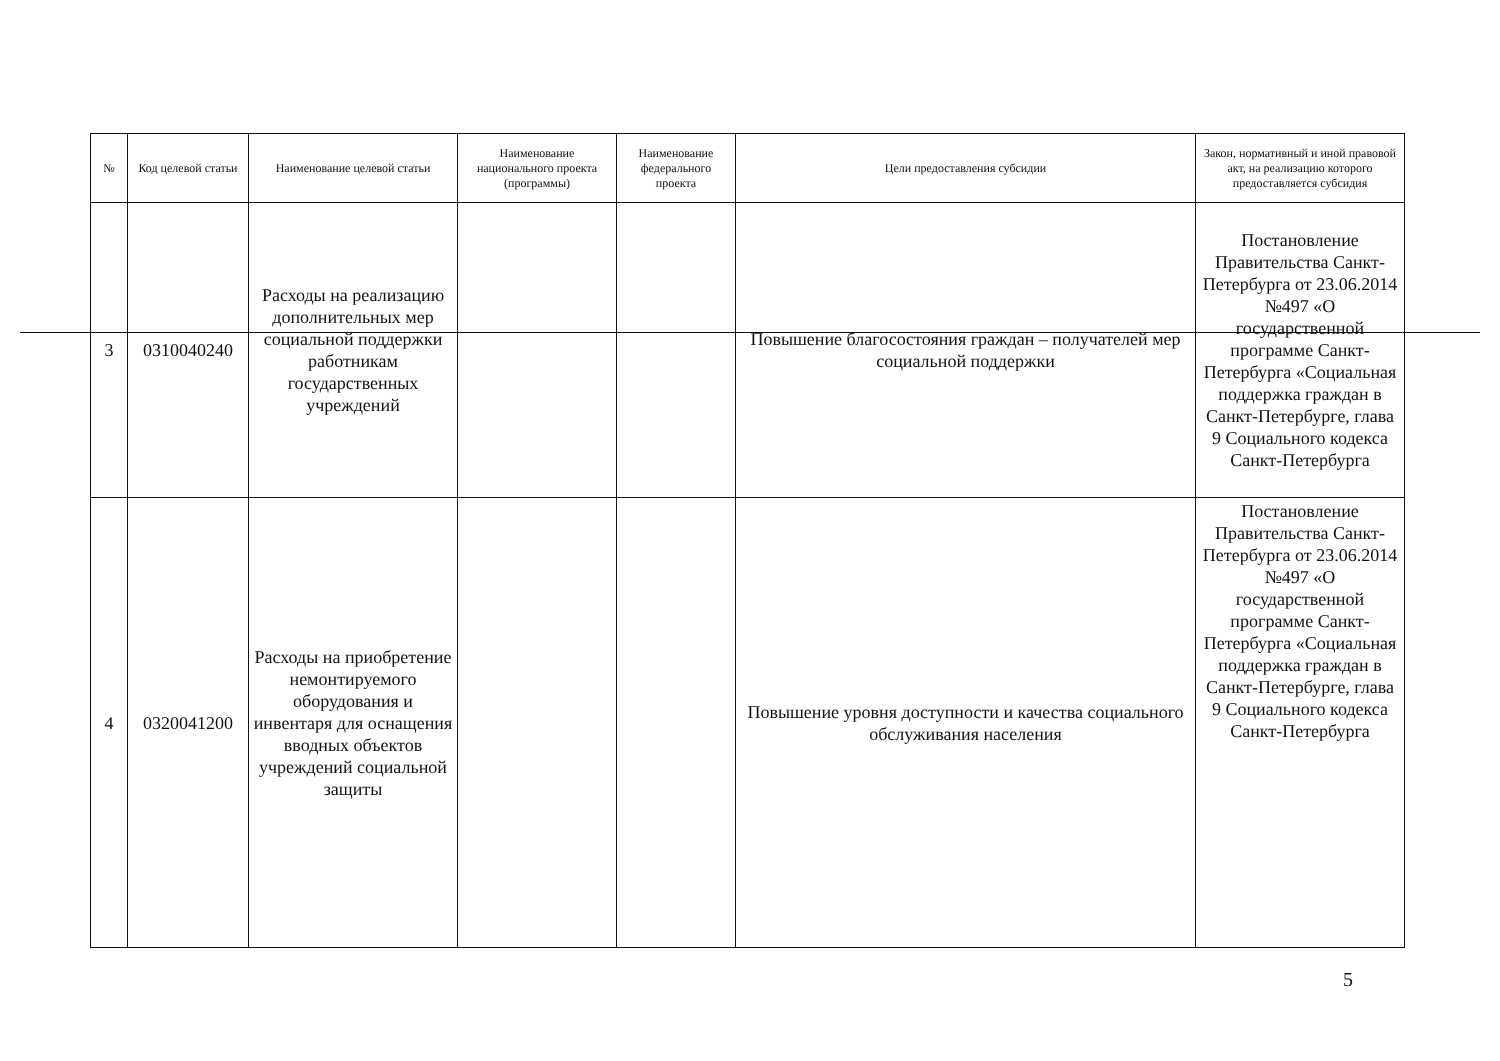| № | Код целевой статьи | Наименование целевой статьи | Наименование национального проекта (программы) | Наименование федерального проекта | Цели предоставления субсидии | Закон, нормативный и иной правовой акт, на реализацию которого предоставляется субсидия |
| --- | --- | --- | --- | --- | --- | --- |
| 3 | 0310040240 | Расходы на реализацию дополнительных мер социальной поддержки работникам государственных учреждений | | | Повышение благосостояния граждан – получателей мер социальной поддержки | Постановление Правительства Санкт-Петербурга от 23.06.2014 №497 «О государственной программе Санкт-Петербурга «Социальная поддержка граждан в Санкт-Петербурге, глава 9 Социального кодекса Санкт-Петербурга |
| 4 | 0320041200 | Расходы на приобретение немонтируемого оборудования и инвентаря для оснащения вводных объектов учреждений социальной защиты | | | Повышение уровня доступности и качества социального обслуживания населения | Постановление Правительства Санкт-Петербурга от 23.06.2014 №497 «О государственной программе Санкт-Петербурга «Социальная поддержка граждан в Санкт-Петербурге, глава 9 Социального кодекса Санкт-Петербурга |
5